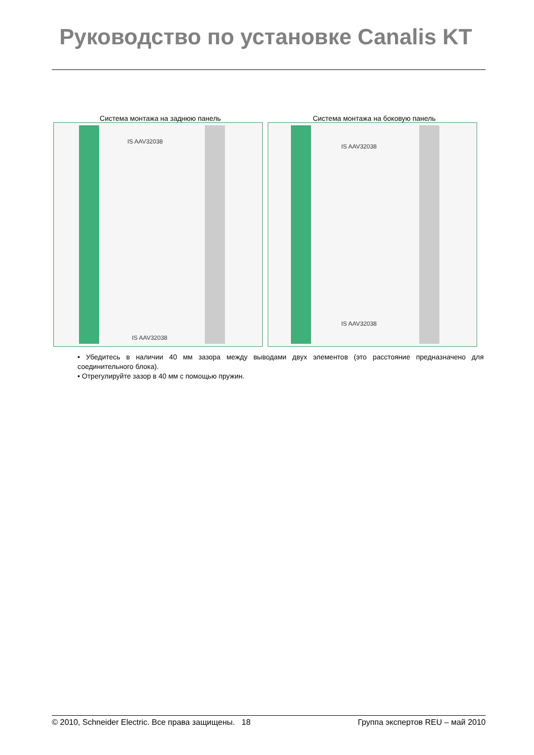Руководство по установке Canalis KT
Система монтажа на заднюю панель
Система монтажа на боковую панель
IS AAV32038
IS AAV32038
IS AAV32038
IS AAV32038
• Убедитесь в наличии 40 мм зазора между выводами двух элементов (это расстояние предназначено для соединительного блока).
• Отрегулируйте зазор в 40 мм с помощью пружин.
© 2010, Schneider Electric. Все права защищены. 18 Группа экспертов REU – май 2010